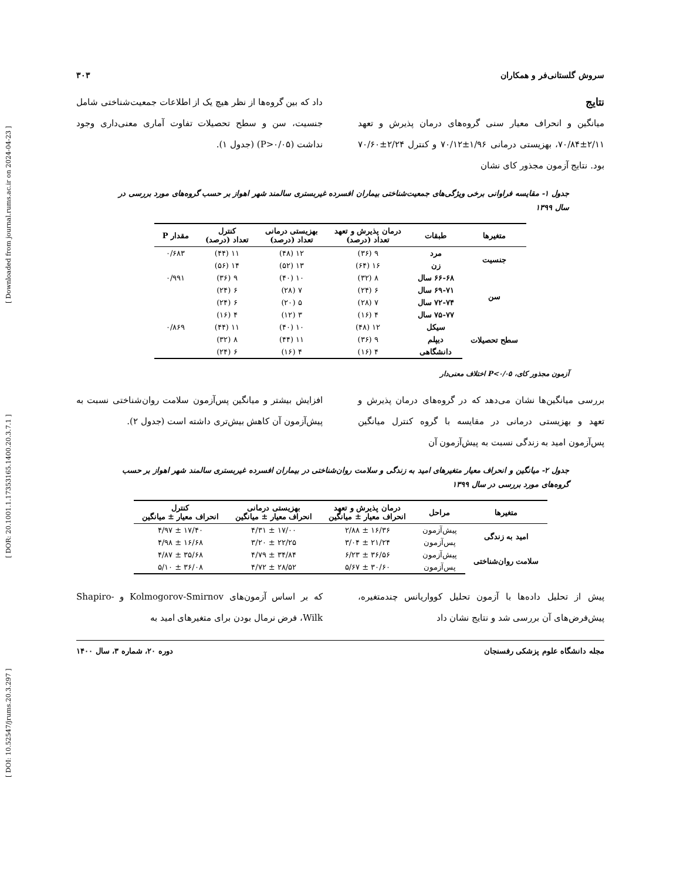[ DOI: 10.52547/jrums.20.3.297 ] [ DOR: 20.1001.1.17353165.1400.20.3.7.1 ] [ Downloaded from journal.rums.ac.ir on 2024-04-23 ]
سروش گلستانی‌فر و همکاران ۳۰۳
نتایج
میانگین و انحراف معیار سنی گروه‌های درمان پذیرش و تعهد ۲/۱۱±۷۰/۸۴، بهزیستی درمانی ۱/۹۶±۷۰/۱۲ و کنترل ۲/۲۴±۷۰/۶۰ بود. نتایج آزمون مجذور کای نشان
داد که بین گروه‌ها از نظر هیچ یک از اطلاعات جمعیت‌شناختی شامل جنسیت، سن و سطح تحصیلات تفاوت آماری معنی‌داری وجود نداشت (P>۰/۰۵) (جدول ۱).
جدول ۱- مقایسه فراوانی برخی ویژگی‌های جمعیت‌شناختی بیماران افسرده غیربستری سالمند شهر اهواز بر حسب گروه‌های مورد بررسی در سال ۱۳۹۹
| متغیرها | طبقات | درمان پذیرش و تعهد تعداد (درصد) | بهزیستی درمانی تعداد (درصد) | کنترل تعداد (درصد) | مقدار P |
| --- | --- | --- | --- | --- | --- |
| جنسیت | مرد | ۹ (۳۶) | ۱۲ (۴۸) | ۱۱ (۴۴) | ۰/۶۸۳ |
| | زن | ۱۶ (۶۴) | ۱۳ (۵۲) | ۱۴ (۵۶) | |
| سن | ۶۶-۶۸ سال | ۸ (۳۲) | ۱۰ (۴۰) | ۹ (۳۶) | ۰/۹۹۱ |
| | ۶۹-۷۱ سال | ۶ (۲۴) | ۷ (۲۸) | ۶ (۲۴) | |
| | ۷۲-۷۴ سال | ۷ (۲۸) | ۵ (۲۰) | ۶ (۲۴) | |
| | ۷۵-۷۷ سال | ۴ (۱۶) | ۳ (۱۲) | ۴ (۱۶) | |
| سطح تحصیلات | سیکل | ۱۲ (۴۸) | ۱۰ (۴۰) | ۱۱ (۴۴) | ۰/۸۶۹ |
| | دیپلم | ۹ (۳۶) | ۱۱ (۴۴) | ۸ (۳۲) | |
| | دانشگاهی | ۴ (۱۶) | ۴ (۱۶) | ۶ (۲۴) | |
آزمون مجذور کای، P<۰/۰۵ اختلاف معنی‌دار
بررسی میانگین‌ها نشان می‌دهد که در گروه‌های درمان پذیرش و تعهد و بهزیستی درمانی در مقایسه با گروه کنترل میانگین پس‌آزمون امید به زندگی نسبت به پیش‌آزمون آن
افزایش بیشتر و میانگین پس‌آزمون سلامت روان‌شناختی نسبت به پیش‌آزمون آن کاهش بیش‌تری داشته است (جدول ۲).
جدول ۲- میانگین و انحراف معیار متغیرهای امید به زندگی و سلامت روان‌شناختی در بیماران افسرده غیربستری سالمند شهر اهواز بر حسب گروه‌های مورد بررسی در سال ۱۳۹۹
| متغیرها | مراحل | درمان پذیرش و تعهد انحراف معیار ± میانگین | بهزیستی درمانی انحراف معیار ± میانگین | کنترل انحراف معیار ± میانگین |
| --- | --- | --- | --- | --- |
| امید به زندگی | پیش‌آزمون | ۱۶/۳۶ ± ۲/۸۸ | ۱۷/۰۰ ± ۴/۳۱ | ۱۷/۴۰ ± ۴/۹۷ |
| | پس‌آزمون | ۲۱/۲۴ ± ۳/۰۴ | ۲۲/۲۵ ± ۳/۲۰ | ۱۶/۶۸ ± ۴/۹۸ |
| سلامت روان‌شناختی | پیش‌آزمون | ۳۶/۵۶ ± ۶/۲۳ | ۳۴/۸۴ ± ۴/۷۹ | ۳۵/۶۸ ± ۴/۸۷ |
| | پس‌آزمون | ۳۰/۶۰ ± ۵/۶۷ | ۲۸/۵۲ ± ۴/۷۲ | ۳۶/۰۸ ± ۵/۱۰ |
پیش از تحلیل داده‌ها با آزمون تحلیل کوواریانس چندمتغیره، پیش‌فرض‌های آن بررسی شد و نتایج نشان داد
که بر اساس آزمون‌های Kolmogorov-Smirnov و Shapiro-Wilk، فرض نرمال بودن برای متغیرهای امید به
مجله دانشگاه علوم پزشکی رفسنجان دوره ۲۰، شماره ۳، سال ۱۴۰۰